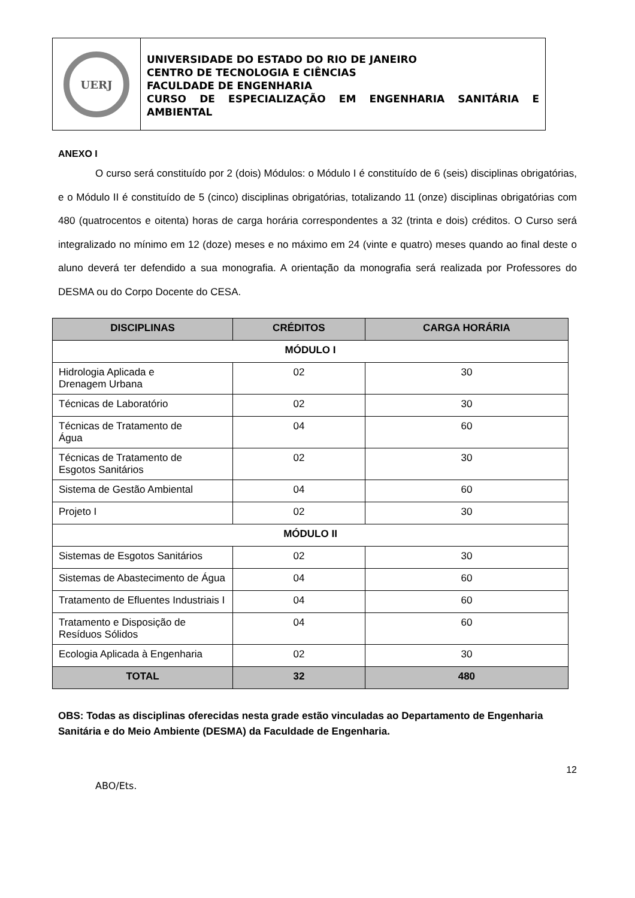UERJ
UNIVERSIDADE DO ESTADO DO RIO DE JANEIRO
CENTRO DE TECNOLOGIA E CIÊNCIAS
FACULDADE DE ENGENHARIA
CURSO DE ESPECIALIZAÇÃO EM ENGENHARIA SANITÁRIA E AMBIENTAL
ANEXO I
O curso será constituído por 2 (dois) Módulos: o Módulo I é constituído de 6 (seis) disciplinas obrigatórias, e o Módulo II é constituído de 5 (cinco) disciplinas obrigatórias, totalizando 11 (onze) disciplinas obrigatórias com 480 (quatrocentos e oitenta) horas de carga horária correspondentes a 32 (trinta e dois) créditos. O Curso será integralizado no mínimo em 12 (doze) meses e no máximo em 24 (vinte e quatro) meses quando ao final deste o aluno deverá ter defendido a sua monografia. A orientação da monografia será realizada por Professores do DESMA ou do Corpo Docente do CESA.
| DISCIPLINAS | CRÉDITOS | CARGA HORÁRIA |
| --- | --- | --- |
| MÓDULO I | | |
| Hidrologia Aplicada e Drenagem Urbana | 02 | 30 |
| Técnicas de Laboratório | 02 | 30 |
| Técnicas de Tratamento de Água | 04 | 60 |
| Técnicas de Tratamento de Esgotos Sanitários | 02 | 30 |
| Sistema de Gestão Ambiental | 04 | 60 |
| Projeto I | 02 | 30 |
| MÓDULO II | | |
| Sistemas de Esgotos Sanitários | 02 | 30 |
| Sistemas de Abastecimento de Água | 04 | 60 |
| Tratamento de Efluentes Industriais I | 04 | 60 |
| Tratamento e Disposição de Resíduos Sólidos | 04 | 60 |
| Ecologia Aplicada à Engenharia | 02 | 30 |
| TOTAL | 32 | 480 |
OBS: Todas as disciplinas oferecidas nesta grade estão vinculadas ao Departamento de Engenharia Sanitária e do Meio Ambiente (DESMA) da Faculdade de Engenharia.
12
ABO/Ets.